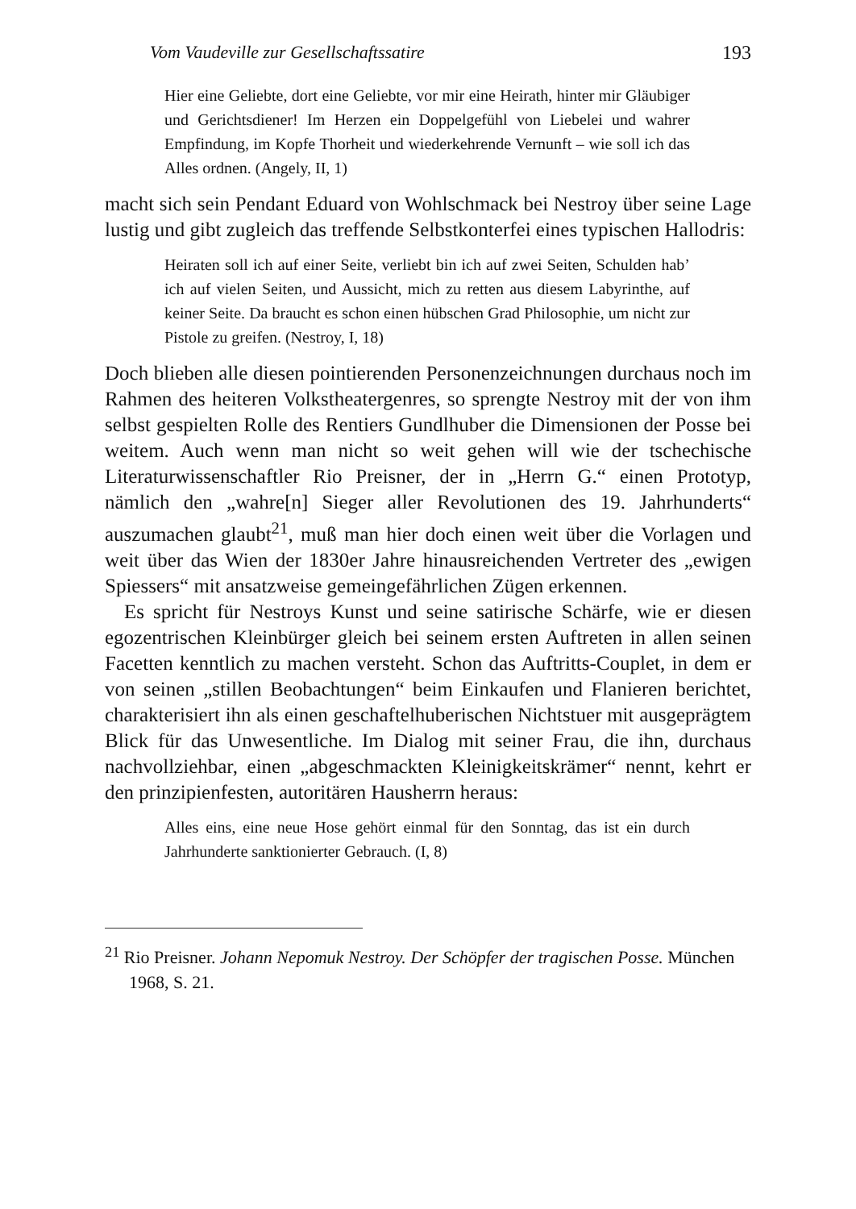Vom Vaudeville zur Gesellschaftssatire 193
Hier eine Geliebte, dort eine Geliebte, vor mir eine Heirath, hinter mir Gläubiger und Gerichtsdiener! Im Herzen ein Doppelgefühl von Liebelei und wahrer Empfindung, im Kopfe Thorheit und wiederkehrende Vernunft – wie soll ich das Alles ordnen. (Angely, II, 1)
macht sich sein Pendant Eduard von Wohlschmack bei Nestroy über seine Lage lustig und gibt zugleich das treffende Selbstkonterfei eines typischen Hallodris:
Heiraten soll ich auf einer Seite, verliebt bin ich auf zwei Seiten, Schulden hab’ ich auf vielen Seiten, und Aussicht, mich zu retten aus diesem Labyrinthe, auf keiner Seite. Da braucht es schon einen hübschen Grad Philosophie, um nicht zur Pistole zu greifen. (Nestroy, I, 18)
Doch blieben alle diesen pointierenden Personenzeichnungen durchaus noch im Rahmen des heiteren Volkstheatergenres, so sprengte Nestroy mit der von ihm selbst gespielten Rolle des Rentiers Gundlhuber die Dimensionen der Posse bei weitem. Auch wenn man nicht so weit gehen will wie der tschechische Literaturwissenschaftler Rio Preisner, der in „Herrn G.“ einen Prototyp, nämlich den „wahre[n] Sieger aller Revolutionen des 19. Jahrhunderts“ auszumachen glaubt<sup>21</sup>, muß man hier doch einen weit über die Vorlagen und weit über das Wien der 1830er Jahre hinausreichenden Vertreter des „ewigen Spiessers“ mit ansatzweise gemeingefährlichen Zügen erkennen.
Es spricht für Nestroys Kunst und seine satirische Schärfe, wie er diesen egozentrischen Kleinbürger gleich bei seinem ersten Auftreten in allen seinen Facetten kenntlich zu machen versteht. Schon das Auftritts-Couplet, in dem er von seinen „stillen Beobachtungen“ beim Einkaufen und Flanieren berichtet, charakterisiert ihn als einen geschaftelhuberischen Nichtstuer mit ausgeprägtem Blick für das Unwesentliche. Im Dialog mit seiner Frau, die ihn, durchaus nachvollziehbar, einen „abgeschmackten Kleinigkeitskrämer“ nennt, kehrt er den prinzipienfesten, autoritären Hausherrn heraus:
Alles eins, eine neue Hose gehört einmal für den Sonntag, das ist ein durch Jahrhunderte sanktionierter Gebrauch. (I, 8)
<sup>21</sup> Rio Preisner. Johann Nepomuk Nestroy. Der Schöpfer der tragischen Posse. München 1968, S. 21.